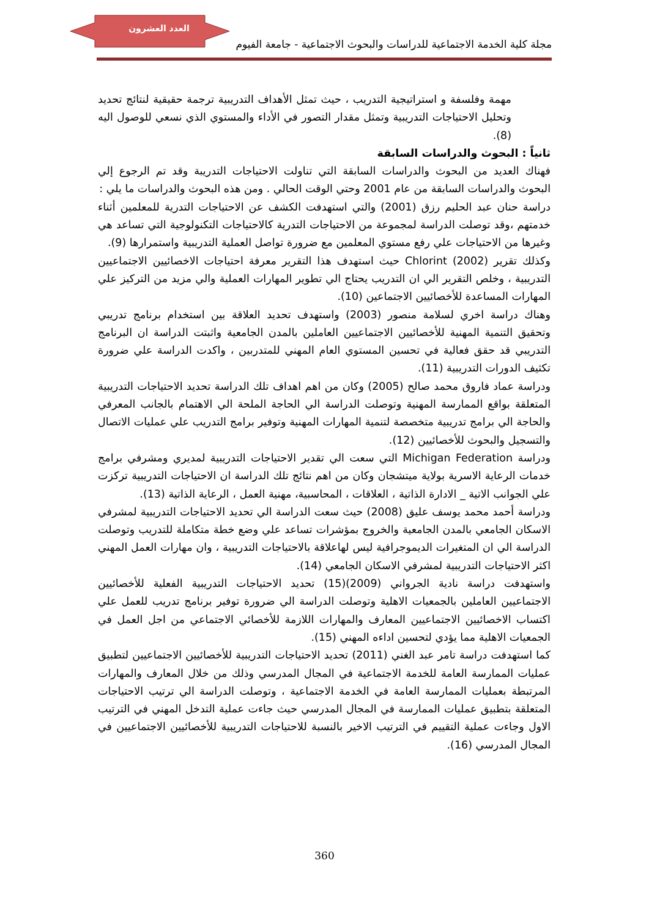العدد العشرون
مجلة كلية الخدمة الاجتماعية للدراسات والبحوث الاجتماعية - جامعة الفيوم
مهمة وفلسفة و استراتيجية التدريب ، حيث تمثل الأهداف التدريبية ترجمة حقيقية لنتائج تحديد وتحليل الاحتياجات التدريبية وتمثل مقدار التصور في الأداء والمستوي الذي نسعي للوصول اليه (8).
ثانياً : البحوث والدراسات السابقة
فهناك العديد من البحوث والدراسات السابقة التي تناولت الاحتياجات التدريبة وقد تم الرجوع إلي البحوث والدراسات السابقة من عام 2001 وحتي الوقت الحالي . ومن هذه البحوث والدراسات ما يلي :
دراسة حنان عبد الحليم رزق (2001) والتي استهدفت الكشف عن الاحتياجات التدرية للمعلمين أثناء خدمتهم ،وقد توصلت الدراسة لمجموعة من الاحتياجات التدرية كالاحتياجات التكنولوجية التي تساعد هي وغيرها من الاحتياجات علي رفع مستوي المعلمين مع ضرورة تواصل العملية التدريبية واستمرارها (9).
وكذلك تقرير Chlorint (2002) حيث استهدف هذا التقرير معرفة احتياجات الاخصائيين الاجتماعيين التدريبية ، وخلص التقرير الي ان التدريب يحتاج الي تطوير المهارات العملية والي مزيد من التركيز علي المهارات المساعدة للأخصائيين الاجتماعين (10).
وهناك دراسة اخري لسلامة منصور (2003) واستهدف تحديد العلاقة بين استخدام برنامج تدريبي وتحقيق التنمية المهنية للأخصائيين الاجتماعيين العاملين بالمدن الجامعية واثبتت الدراسة ان البرنامج التدريبي قد حقق فعالية في تحسين المستوي العام المهني للمتدربين ، واكدت الدراسة علي ضرورة تكثيف الدورات التدريبية (11).
ودراسة عماد فاروق محمد صالح (2005) وكان من اهم اهداف تلك الدراسة تحديد الاحتياجات التدريبية المتعلقة بواقع الممارسة المهنية وتوصلت الدراسة الي الحاجة الملحة الي الاهتمام بالجانب المعرفي والحاجة الي برامج تدريبية متخصصة لتنمية المهارات المهنية وتوفير برامج التدريب علي عمليات الاتصال والتسجيل والبحوث للأخصائيين (12).
ودراسة Michigan Federation التي سعت الي تقدير الاحتياجات التدريبية لمديري ومشرفي برامج خدمات الرعاية الاسرية بولاية ميتشجان وكان من اهم نتائج تلك الدراسة ان الاحتياجات التدريبية تركزت علي الجوانب الاتية _ الادارة الذاتية ، العلاقات ، المحاسبية، مهنية العمل ، الرعاية الذاتية (13).
ودراسة أحمد محمد يوسف عليق (2008) حيث سعت الدراسة الي تحديد الاحتياجات التدريبية لمشرفي الاسكان الجامعي بالمدن الجامعية والخروج بمؤشرات تساعد علي وضع خطة متكاملة للتدريب وتوصلت الدراسة الي ان المتغيرات الديموجرافية ليس لهاعلاقة بالاحتياجات التدريبية ، وان مهارات العمل المهني اكثر الاحتياجات التدريبية لمشرفي الاسكان الجامعي (14).
واستهدفت دراسة نادية الجرواني (2009)(15) تحديد الاحتياجات التدريبية الفعلية للأخصائيين الاجتماعيين العاملين بالجمعيات الاهلية وتوصلت الدراسة الي ضرورة توفير برنامج تدريب للعمل علي اكتساب الاخصائيين الاجتماعيين المعارف والمهارات اللازمة للأخصائي الاجتماعي من اجل العمل في الجمعيات الاهلية مما يؤدي لتحسين اداءه المهني (15).
كما استهدفت دراسة تامر عبد الغني (2011) تحديد الاحتياجات التدريبية للأخصائيين الاجتماعيين لتطبيق عمليات الممارسة العامة للخدمة الاجتماعية في المجال المدرسي وذلك من خلال المعارف والمهارات المرتبطة بعمليات الممارسة العامة في الخدمة الاجتماعية ، وتوصلت الدراسة الي ترتيب الاحتياجات المتعلقة بتطبيق عمليات الممارسة في المجال المدرسي حيث جاءت عملية التدخل المهني في الترتيب الاول وجاءت عملية التقييم في الترتيب الاخير بالنسبة للاحتياجات التدريبية للأخصائيين الاجتماعيين في المجال المدرسي (16).
360